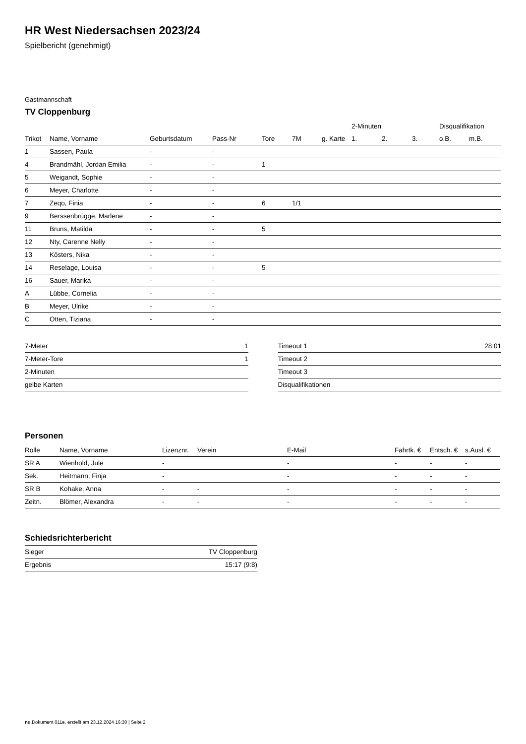HR West Niedersachsen 2023/24
Spielbericht (genehmigt)
Gastmannschaft
TV Cloppenburg
| | | | | | | | 2-Minuten | | | Disqualifikation | |
| --- | --- | --- | --- | --- | --- | --- | --- | --- | --- | --- | --- |
| Trikot | Name, Vorname | Geburtsdatum | Pass-Nr | Tore | 7M | g. Karte | 1. | 2. | 3. | o.B. | m.B. |
| 1 | Sassen, Paula | - | - | | | | | | | | |
| 4 | Brandmähl, Jordan Emilia | - | - | 1 | | | | | | | |
| 5 | Weigandt, Sophie | - | - | | | | | | | | |
| 6 | Meyer, Charlotte | - | - | | | | | | | | |
| 7 | Zeqo, Finia | - | - | 6 | 1/1 | | | | | | |
| 9 | Berssenbrügge, Marlene | - | - | | | | | | | | |
| 11 | Bruns, Matilda | - | - | 5 | | | | | | | |
| 12 | Nty, Carenne Nelly | - | - | | | | | | | | |
| 13 | Kösters, Nika | - | - | | | | | | | | |
| 14 | Reselage, Louisa | - | - | 5 | | | | | | | |
| 16 | Sauer, Marika | - | - | | | | | | | | |
| A | Lübbe, Cornelia | - | - | | | | | | | | |
| B | Meyer, Ulrike | - | - | | | | | | | | |
| C | Otten, Tiziana | - | - | | | | | | | | |
| 7-Meter | 1 |
| 7-Meter-Tore | 1 |
| 2-Minuten | |
| gelbe Karten | |
| Timeout 1 | 28:01 |
| Timeout 2 | |
| Timeout 3 | |
| Disqualifikationen | |
Personen
| Rolle | Name, Vorname | Lizenznr. | Verein | E-Mail | Fahrtk. € | Entsch. € | s.Ausl. € |
| --- | --- | --- | --- | --- | --- | --- | --- |
| SR A | Wienhold, Jule | - | | - | - | - | - |
| Sek. | Heitmann, Finja | - | | - | - | - | - |
| SR B | Kohake, Anna | - | - | - | - | - | - |
| Zeitn. | Blömer, Alexandra | - | - | - | - | - | - |
Schiedsrichterbericht
| Sieger | TV Cloppenburg |
| Ergebnis | 15:17 (9:8) |
nu.Dokument 011e, erstellt am 23.12.2024 16:30 | Seite 2